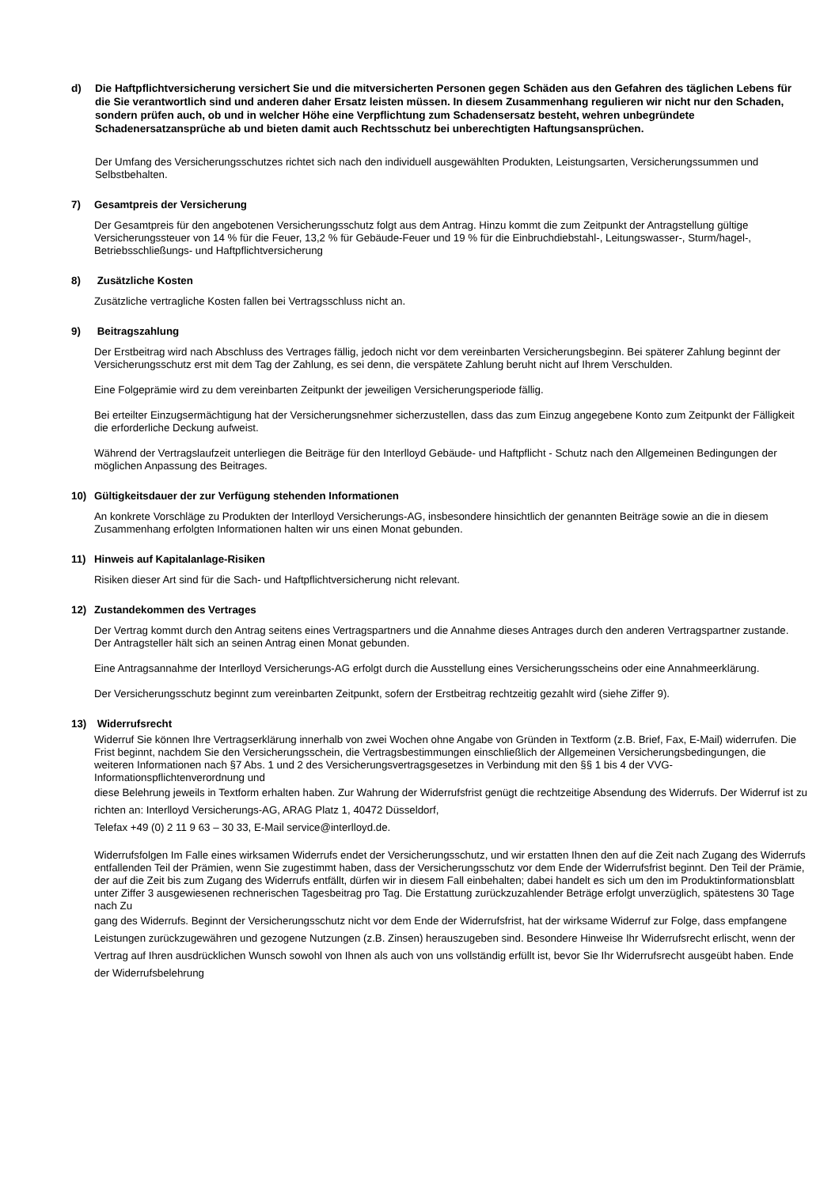d) Die Haftpflichtversicherung versichert Sie und die mitversicherten Personen gegen Schäden aus den Gefahren des täglichen Lebens für die Sie verantwortlich sind und anderen daher Ersatz leisten müssen. In diesem Zusammenhang regulieren wir nicht nur den Schaden, sondern prüfen auch, ob und in welcher Höhe eine Verpflichtung zum Schadensersatz besteht, wehren unbegründete Schadenersatzansprüche ab und bieten damit auch Rechtsschutz bei unberechtigten Haftungsansprüchen.
Der Umfang des Versicherungsschutzes richtet sich nach den individuell ausgewählten Produkten, Leistungsarten, Versicherungssummen und Selbstbehalten.
7) Gesamtpreis der Versicherung
Der Gesamtpreis für den angebotenen Versicherungsschutz folgt aus dem Antrag. Hinzu kommt die zum Zeitpunkt der Antragstellung gültige Versicherungssteuer von 14 % für die Feuer, 13,2 % für Gebäude-Feuer und 19 % für die Einbruchdiebstahl-, Leitungswasser-, Sturm/hagel-, Betriebsschließungs- und Haftpflichtversicherung
8) Zusätzliche Kosten
Zusätzliche vertragliche Kosten fallen bei Vertragsschluss nicht an.
9) Beitragszahlung
Der Erstbeitrag wird nach Abschluss des Vertrages fällig, jedoch nicht vor dem vereinbarten Versicherungsbeginn. Bei späterer Zahlung beginnt der Versicherungsschutz erst mit dem Tag der Zahlung, es sei denn, die verspätete Zahlung beruht nicht auf Ihrem Verschulden.
Eine Folgeprämie wird zu dem vereinbarten Zeitpunkt der jeweiligen Versicherungsperiode fällig.
Bei erteilter Einzugsermächtigung hat der Versicherungsnehmer sicherzustellen, dass das zum Einzug angegebene Konto zum Zeitpunkt der Fälligkeit die erforderliche Deckung aufweist.
Während der Vertragslaufzeit unterliegen die Beiträge für den Interlloyd Gebäude- und Haftpflicht - Schutz nach den Allgemeinen Bedingungen der möglichen Anpassung des Beitrages.
10) Gültigkeitsdauer der zur Verfügung stehenden Informationen
An konkrete Vorschläge zu Produkten der Interlloyd Versicherungs-AG, insbesondere hinsichtlich der genannten Beiträge sowie an die in diesem Zusammenhang erfolgten Informationen halten wir uns einen Monat gebunden.
11) Hinweis auf Kapitalanlage-Risiken
Risiken dieser Art sind für die Sach- und Haftpflichtversicherung nicht relevant.
12) Zustandekommen des Vertrages
Der Vertrag kommt durch den Antrag seitens eines Vertragspartners und die Annahme dieses Antrages durch den anderen Vertragspartner zustande. Der Antragsteller hält sich an seinen Antrag einen Monat gebunden.
Eine Antragsannahme der Interlloyd Versicherungs-AG erfolgt durch die Ausstellung eines Versicherungsscheins oder eine Annahmeerklärung.
Der Versicherungsschutz beginnt zum vereinbarten Zeitpunkt, sofern der Erstbeitrag rechtzeitig gezahlt wird (siehe Ziffer 9).
13) Widerrufsrecht
Widerruf Sie können Ihre Vertragserklärung innerhalb von zwei Wochen ohne Angabe von Gründen in Textform (z.B. Brief, Fax, E-Mail) widerrufen. Die Frist beginnt, nachdem Sie den Versicherungsschein, die Vertragsbestimmungen einschließlich der Allgemeinen Versicherungsbedingungen, die weiteren Informationen nach §7 Abs. 1 und 2 des Versicherungsvertragsgesetzes in Verbindung mit den §§ 1 bis 4 der VVG-Informationspflichtenverordnung und
diese Belehrung jeweils in Textform erhalten haben. Zur Wahrung der Widerrufsfrist genügt die rechtzeitige Absendung des Widerrufs. Der Widerruf ist zu richten an: Interlloyd Versicherungs-AG, ARAG Platz 1, 40472 Düsseldorf,
Telefax +49 (0) 2 11 9 63 – 30 33, E-Mail service@interlloyd.de.
Widerrufsfolgen Im Falle eines wirksamen Widerrufs endet der Versicherungsschutz, und wir erstatten Ihnen den auf die Zeit nach Zugang des Widerrufs entfallenden Teil der Prämien, wenn Sie zugestimmt haben, dass der Versicherungsschutz vor dem Ende der Widerrufsfrist beginnt. Den Teil der Prämie, der auf die Zeit bis zum Zugang des Widerrufs entfällt, dürfen wir in diesem Fall einbehalten; dabei handelt es sich um den im Produktinformationsblatt unter Ziffer 3 ausgewiesenen rechnerischen Tagesbeitrag pro Tag. Die Erstattung zurückzuzahlender Beträge erfolgt unverzüglich, spätestens 30 Tage nach Zu
gang des Widerrufs. Beginnt der Versicherungsschutz nicht vor dem Ende der Widerrufsfrist, hat der wirksame Widerruf zur Folge, dass empfangene Leistungen zurückzugewähren und gezogene Nutzungen (z.B. Zinsen) herauszugeben sind. Besondere Hinweise Ihr Widerrufsrecht erlischt, wenn der Vertrag auf Ihren ausdrücklichen Wunsch sowohl von Ihnen als auch von uns vollständig erfüllt ist, bevor Sie Ihr Widerrufsrecht ausgeübt haben. Ende der Widerrufsbelehrung